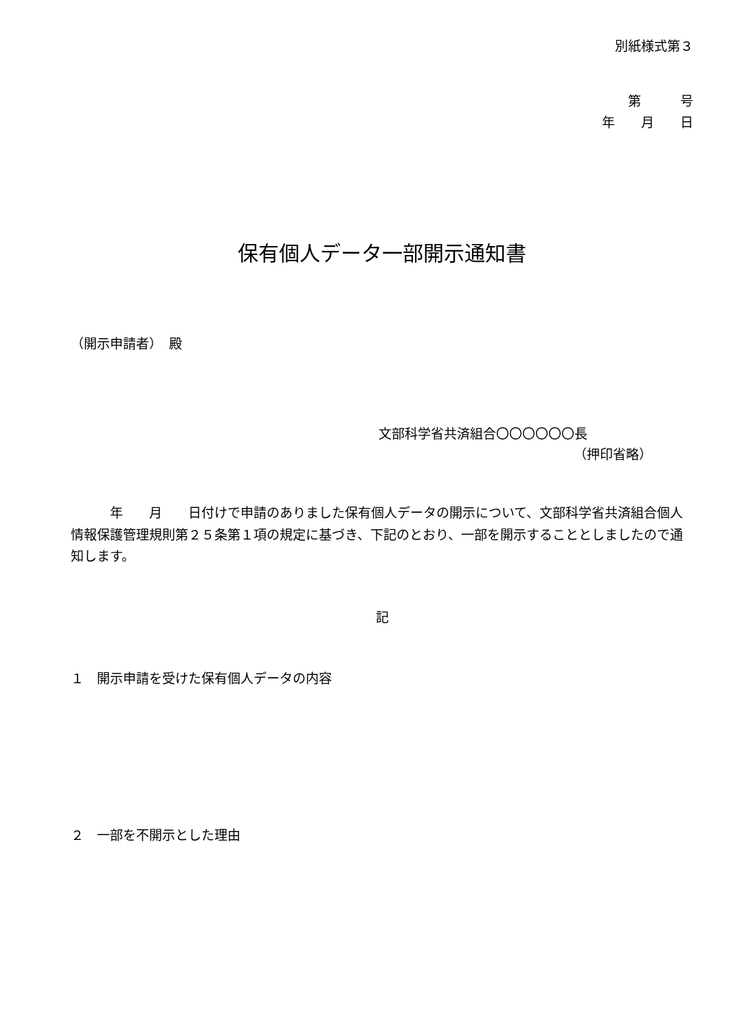別紙様式第３
第　　　号
年　　月　　日
保有個人データ一部開示通知書
（開示申請者）　殿
文部科学省共済組合〇〇〇〇〇〇長
（押印省略）
　　　年　　月　　日付けで申請のありました保有個人データの開示について、文部科学省共済組合個人情報保護管理規則第２５条第１項の規定に基づき、下記のとおり、一部を開示することとしましたので通知します。
記
１　開示申請を受けた保有個人データの内容
２　一部を不開示とした理由